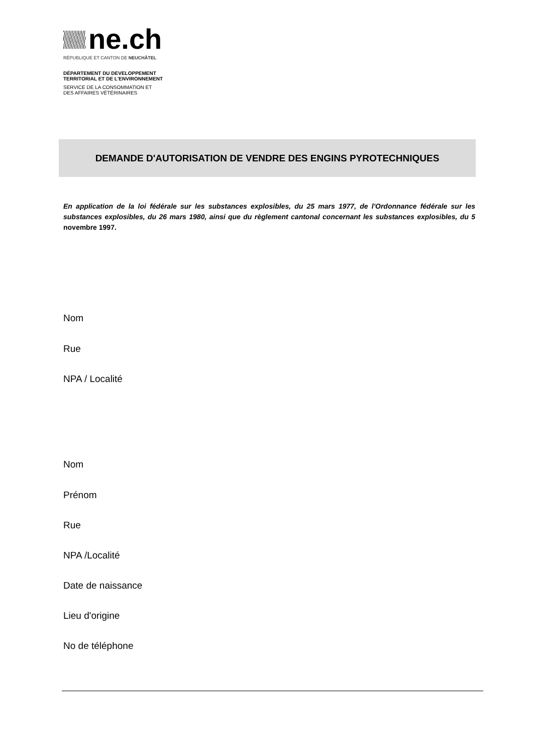ne.ch
RÉPUBLIQUE ET CANTON DE NEUCHÂTEL
DÉPARTEMENT DU DEVELOPPEMENT
TERRITORIAL ET DE L'ENVIRONNEMENT
SERVICE DE LA CONSOMMATION ET
DES AFFAIRES VÉTÉRINAIRES
DEMANDE D'AUTORISATION DE VENDRE DES ENGINS PYROTECHNIQUES
En application de la loi fédérale sur les substances explosibles, du 25 mars 1977, de l'Ordonnance fédérale sur les substances explosibles, du 26 mars 1980, ainsi que du règlement cantonal concernant les substances explosibles, du 5 novembre 1997.
Nom
Rue
NPA / Localité
Nom
Prénom
Rue
NPA /Localité
Date de naissance
Lieu d'origine
No de téléphone